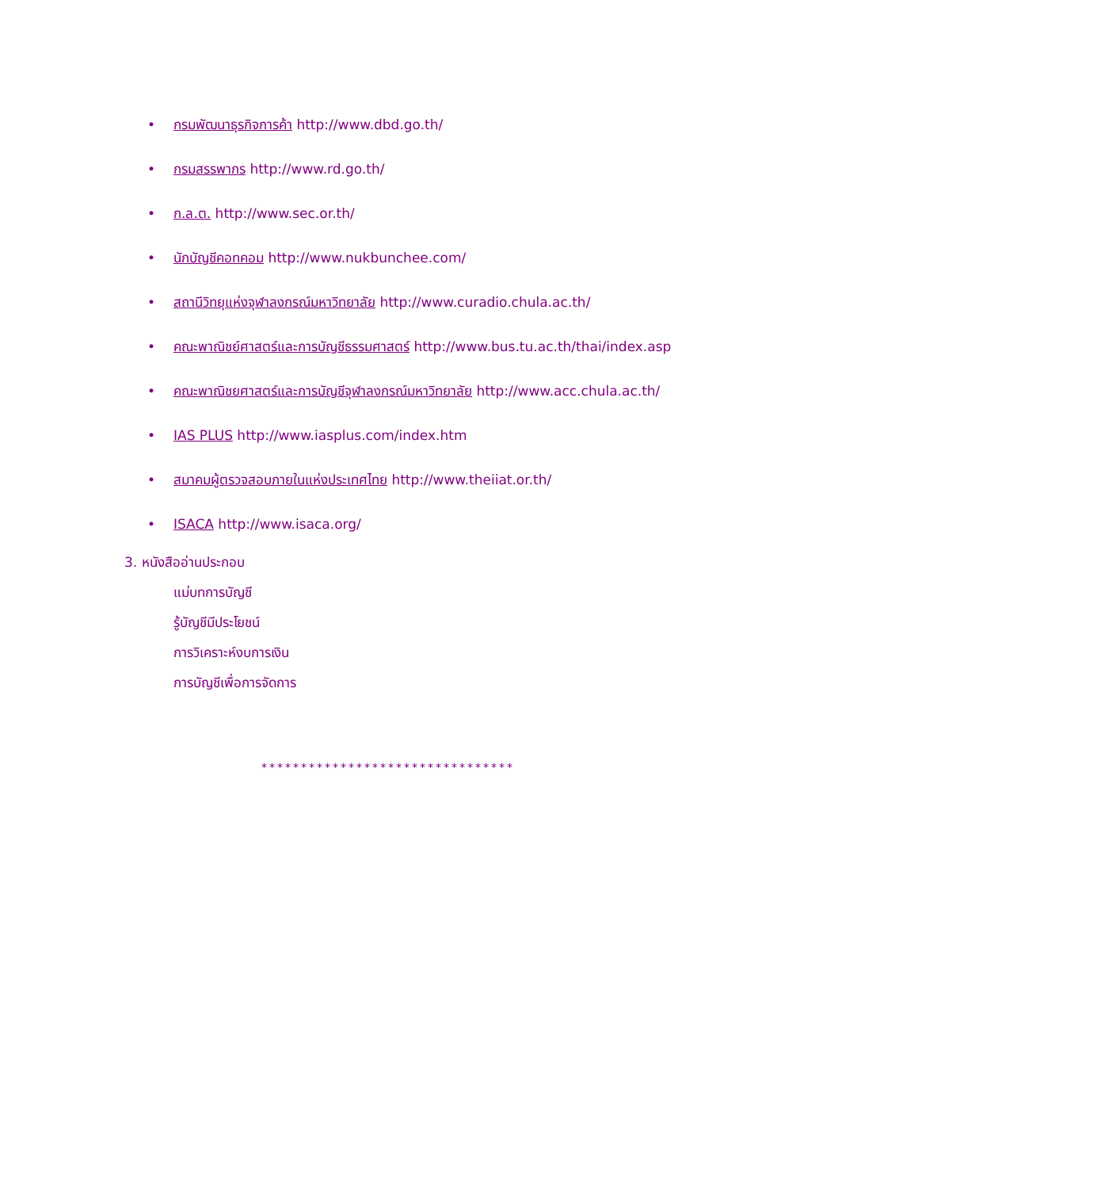• กรมพัฒนาธุรกิจการค้า http://www.dbd.go.th/
• กรมสรรพากร http://www.rd.go.th/
• ก.ล.ต. http://www.sec.or.th/
• นักบัญชีคอทคอม http://www.nukbunchee.com/
• สถานีวิทยุแห่งจุฬาลงกรณ์มหาวิทยาลัย http://www.curadio.chula.ac.th/
• คณะพาณิชย์ศาสตร์และการบัญชีธรรมศาสตร์ http://www.bus.tu.ac.th/thai/index.asp
• คณะพาณิชยศาสตร์และการบัญชีจุฬาลงกรณ์มหาวิทยาลัย http://www.acc.chula.ac.th/
• IAS PLUS http://www.iasplus.com/index.htm
• สมาคมผู้ตรวจสอบภายในแห่งประเทศไทย http://www.theiiat.or.th/
• ISACA http://www.isaca.org/
3. หนังสืออ่านประกอบ
แม่บทการบัญชี
รู้บัญชีมีประโยชน์
การวิเคราะห์งบการเงิน
การบัญชีเพื่อการจัดการ
********************************